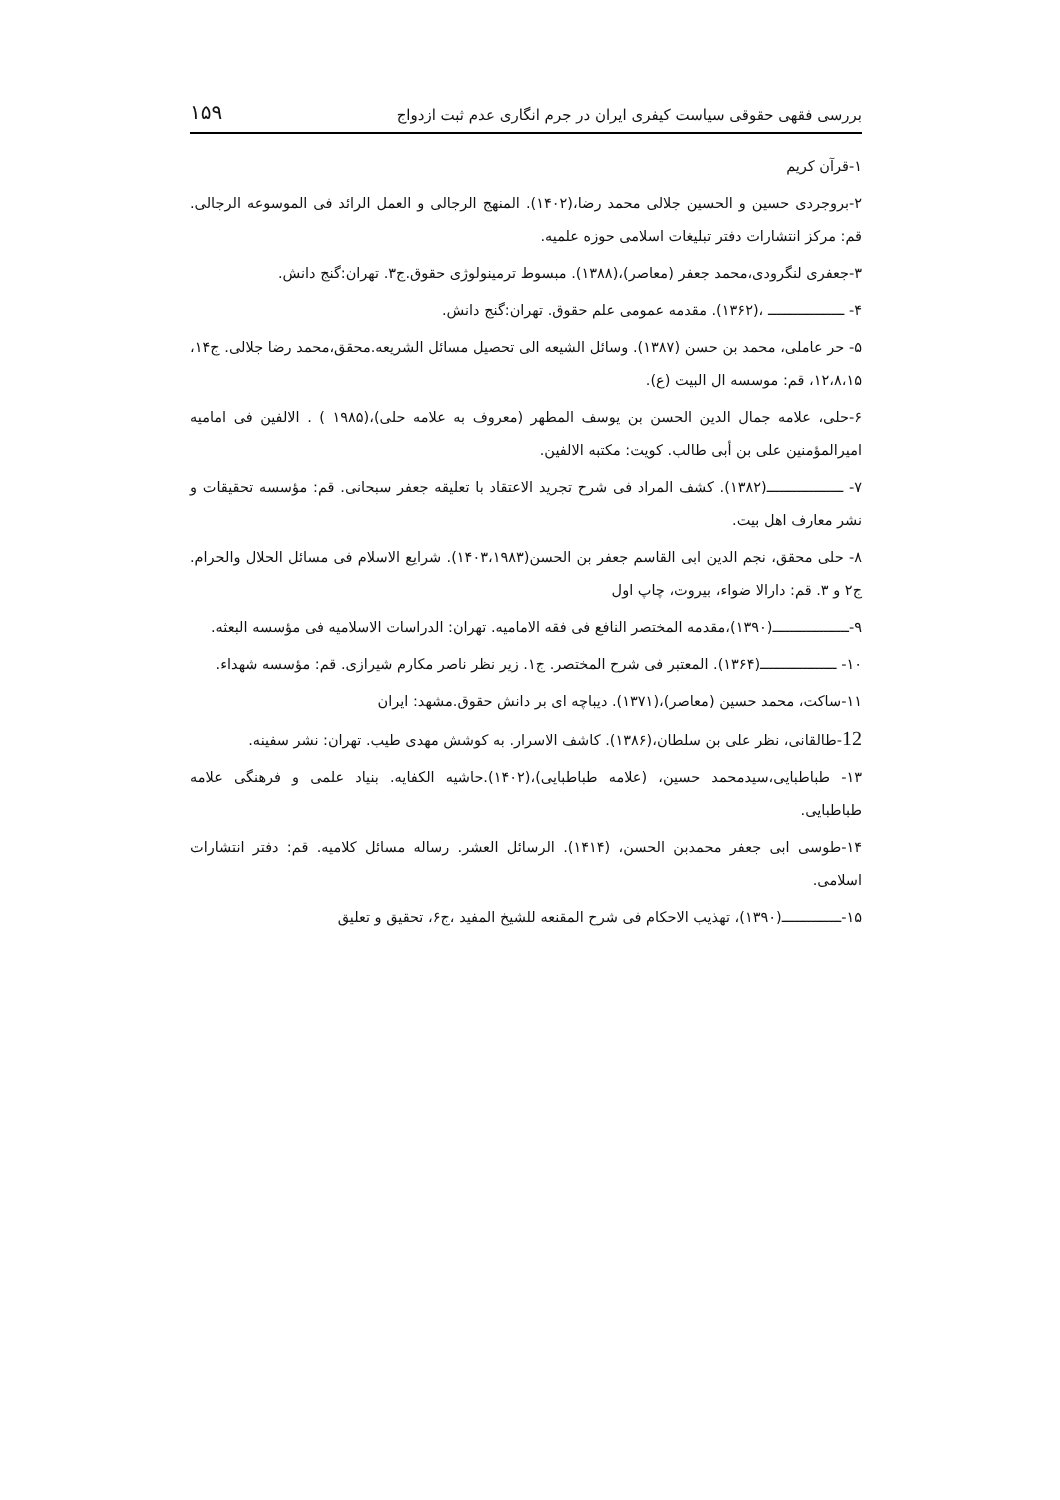بررسی فقهی حقوقی سیاست کیفری ایران در جرم انگاری عدم ثبت ازدواج ۱۵۹
۱-قرآن کریم
۲-بروجردی حسین و الحسین جلالی محمد رضا،(۱۴۰۲). المنهج الرجالی و العمل الرائد فی الموسوعه الرجالی. قم: مرکز انتشارات دفتر تبلیغات اسلامی حوزه علمیه.
۳-جعفری لنگرودی،محمد جعفر (معاصر)،(۱۳۸۸). مبسوط ترمینولوژی حقوق.ج۳. تهران:گنج دانش.
۴- ــــــــــــــــــ ،(۱۳۶۲). مقدمه عمومی علم حقوق. تهران:گنج دانش.
۵- حر عاملی، محمد بن حسن (۱۳۸۷). وسائل الشیعه الی تحصیل مسائل الشریعه.محقق،محمد رضا جلالی. ج۱۴، ۱۲،۸،۱۵، قم: موسسه ال البیت (ع).
۶-حلی، علامه جمال الدین الحسن بن یوسف المطهر (معروف به علامه حلی)،(۱۹۸۵ ) . الالفین فی امامیه امیرالمؤمنین علی بن أبی طالب. کویت: مکتبه الالفین.
۷- ــــــــــــــــــ(۱۳۸۲). کشف المراد فی شرح تجرید الاعتقاد با تعلیقه جعفر سبحانی. قم: مؤسسه تحقیقات و نشر معارف اهل بیت.
۸- حلی محقق، نجم الدین ابی القاسم جعفر بن الحسن(۱۴۰۳،۱۹۸۳). شرایع الاسلام فی مسائل الحلال والحرام. ج۲ و ۳. قم: دارالا ضواء، بیروت، چاپ اول
۹-ــــــــــــــــــ(۱۳۹۰)،مقدمه المختصر النافع فی فقه الامامیه. تهران: الدراسات الاسلامیه فی مؤسسه البعثه.
۱۰- ــــــــــــــــــ(۱۳۶۴). المعتبر فی شرح المختصر. ج۱. زیر نظر ناصر مکارم شیرازی. قم: مؤسسه شهداء.
۱۱-ساکت، محمد حسین (معاصر)،(۱۳۷۱). دیباچه ای بر دانش حقوق.مشهد: ایران
12-طالقانی، نظر علی بن سلطان،(۱۳۸۶). کاشف الاسرار. به کوشش مهدی طیب. تهران: نشر سفینه.
۱۳- طباطبایی،سیدمحمد حسین، (علامه طباطبایی)،(۱۴۰۲).حاشیه الکفایه. بنیاد علمی و فرهنگی علامه طباطبایی.
۱۴-طوسی ابی جعفر محمدبن الحسن، (۱۴۱۴). الرسائل العشر. رساله مسائل کلامیه. قم: دفتر انتشارات اسلامی.
۱۵-ــــــــــــــ(۱۳۹۰)، تهذیب الاحکام فی شرح المقنعه للشیخ المفید ،ج۶، تحقیق و تعلیق